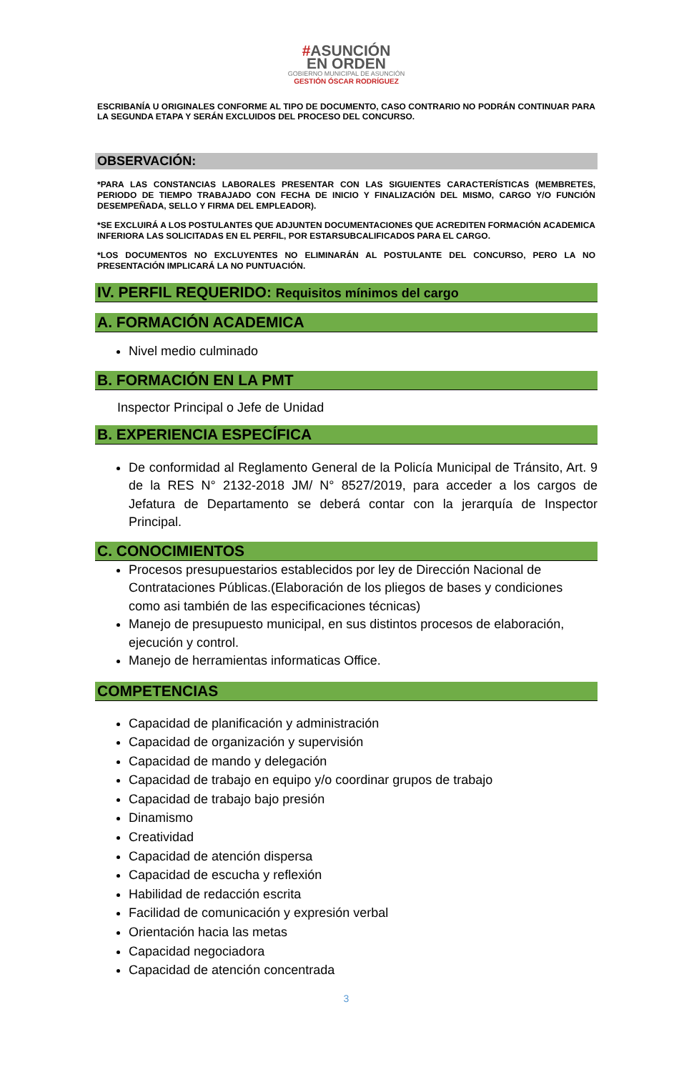#ASUNCIÓN
EN ORDEN
GOBIERNO MUNICIPAL DE ASUNCIÓN
GESTIÓN ÓSCAR RODRÍGUEZ
ESCRIBANÍA U ORIGINALES CONFORME AL TIPO DE DOCUMENTO, CASO CONTRARIO NO PODRÁN CONTINUAR PARA LA SEGUNDA ETAPA Y SERÁN EXCLUIDOS DEL PROCESO DEL CONCURSO.
OBSERVACIÓN:
*PARA LAS CONSTANCIAS LABORALES PRESENTAR CON LAS SIGUIENTES CARACTERÍSTICAS (MEMBRETES, PERIODO DE TIEMPO TRABAJADO CON FECHA DE INICIO Y FINALIZACIÓN DEL MISMO, CARGO Y/O FUNCIÓN DESEMPEÑADA, SELLO Y FIRMA DEL EMPLEADOR).
*SE EXCLUIRÁ A LOS POSTULANTES QUE ADJUNTEN DOCUMENTACIONES QUE ACREDITEN FORMACIÓN ACADEMICA INFERIORA LAS SOLICITADAS EN EL PERFIL, POR ESTARSUBCALIFICADOS PARA EL CARGO.
*LOS DOCUMENTOS NO EXCLUYENTES NO ELIMINARÁN AL POSTULANTE DEL CONCURSO, PERO LA NO PRESENTACIÓN IMPLICARÁ LA NO PUNTUACIÓN.
IV. PERFIL REQUERIDO: Requisitos mínimos del cargo
A. FORMACIÓN ACADEMICA
Nivel medio culminado
B. FORMACIÓN EN LA PMT
Inspector Principal o Jefe de Unidad
B. EXPERIENCIA ESPECÍFICA
De conformidad al Reglamento General de la Policía Municipal de Tránsito, Art. 9 de la RES N° 2132-2018 JM/ N° 8527/2019, para acceder a los cargos de Jefatura de Departamento se deberá contar con la jerarquía de Inspector Principal.
C. CONOCIMIENTOS
Procesos presupuestarios establecidos por ley de Dirección Nacional de Contrataciones Públicas.(Elaboración de los pliegos de bases y condiciones como asi también de las especificaciones técnicas)
Manejo de presupuesto municipal, en sus distintos procesos de elaboración, ejecución y control.
Manejo de herramientas informaticas Office.
COMPETENCIAS
Capacidad de planificación y administración
Capacidad de organización y supervisión
Capacidad de mando y delegación
Capacidad de trabajo en equipo y/o coordinar grupos de trabajo
Capacidad de trabajo bajo presión
Dinamismo
Creatividad
Capacidad de atención dispersa
Capacidad de escucha y reflexión
Habilidad de redacción escrita
Facilidad de comunicación y expresión verbal
Orientación hacia las metas
Capacidad negociadora
Capacidad de atención concentrada
3